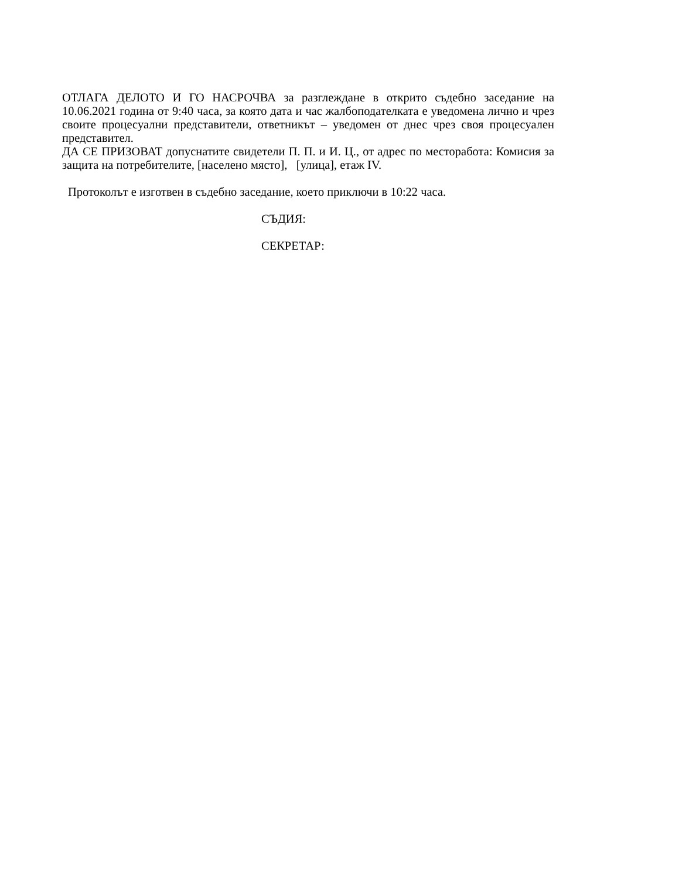ОТЛАГА ДЕЛОТО И ГО НАСРОЧВА за разглеждане в открито съдебно заседание на 10.06.2021 година от 9:40 часа, за която дата и час жалбоподателката е уведомена лично и чрез своите процесуални представители, ответникът – уведомен от днес чрез своя процесуален представител.
ДА СЕ ПРИЗОВАТ допуснатите свидетели П. П. и И. Ц., от адрес по месторабота: Комисия за защита на потребителите, [населено място], [улица], етаж IV.
Протоколът е изготвен в съдебно заседание, което приключи в 10:22 часа.
СЪДИЯ:
СЕКРЕТАР: